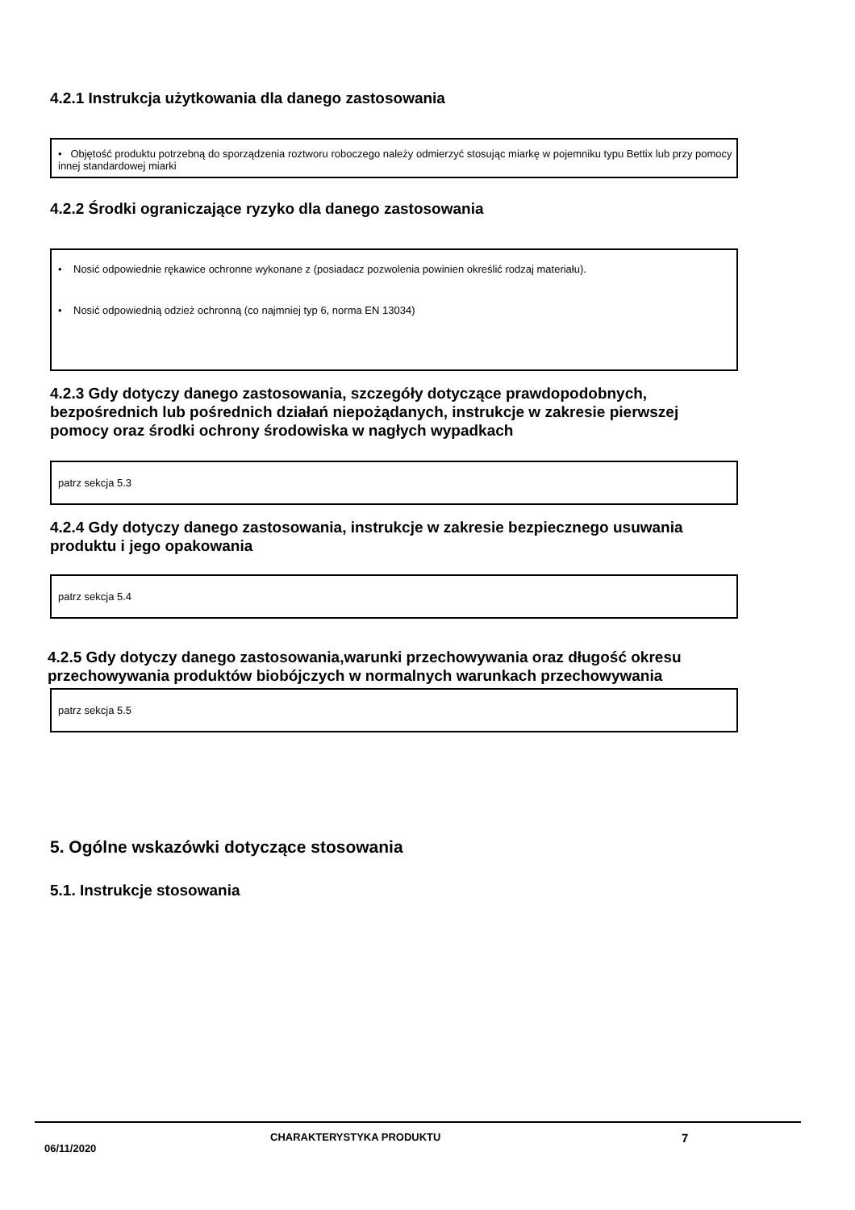4.2.1 Instrukcja użytkowania dla danego zastosowania
• Objętość produktu potrzebną do sporządzenia roztworu roboczego należy odmierzyć stosując miarkę w pojemniku typu Bettix lub przy pomocy innej standardowej miarki
4.2.2 Środki ograniczające ryzyko dla danego zastosowania
• Nosić odpowiednie rękawice ochronne wykonane z (posiadacz pozwolenia powinien określić rodzaj materiału).
• Nosić odpowiednią odzież ochronną (co najmniej typ 6, norma EN 13034)
4.2.3 Gdy dotyczy danego zastosowania, szczegóły dotyczące prawdopodobnych, bezpośrednich lub pośrednich działań niepożądanych, instrukcje w zakresie pierwszej pomocy oraz środki ochrony środowiska w nagłych wypadkach
patrz sekcja 5.3
4.2.4 Gdy dotyczy danego zastosowania, instrukcje w zakresie bezpiecznego usuwania produktu i jego opakowania
patrz sekcja 5.4
4.2.5 Gdy dotyczy danego zastosowania,warunki przechowywania oraz długość okresu przechowywania produktów biobójczych w normalnych warunkach przechowywania
patrz sekcja 5.5
5. Ogólne wskazówki dotyczące stosowania
5.1. Instrukcje stosowania
06/11/2020 CHARAKTERYSTYKA PRODUKTU 7